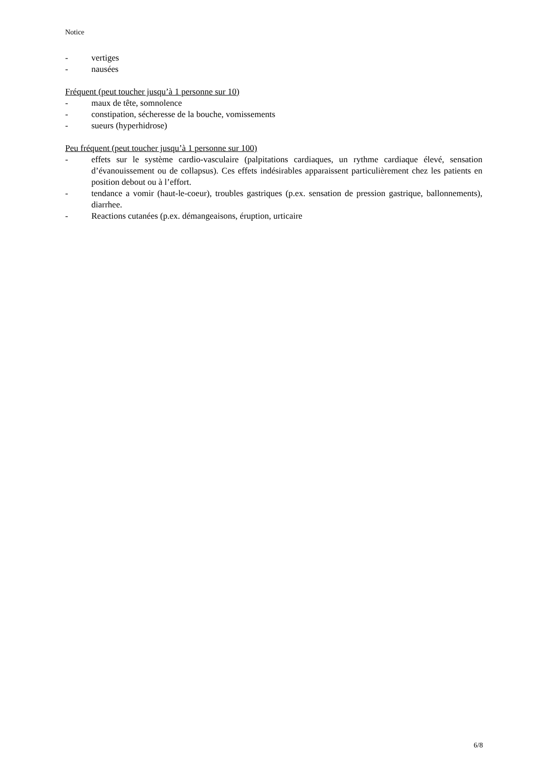Notice
- vertiges
- nausées
Fréquent (peut toucher jusqu’à 1 personne sur 10)
- maux de tête, somnolence
- constipation, sécheresse de la bouche, vomissements
- sueurs (hyperhidrose)
Peu fréquent (peut toucher jusqu’à 1 personne sur 100)
- effets sur le système cardio-vasculaire (palpitations cardiaques, un rythme cardiaque élevé, sensation d’évanouissement ou de collapsus). Ces effets indésirables apparaissent particulièrement chez les patients en position debout ou à l’effort.
- tendance a vomir (haut-le-coeur), troubles gastriques (p.ex. sensation de pression gastrique, ballonnements), diarrhee.
- Reactions cutanées (p.ex. démangeaisons, éruption, urticaire
6/8